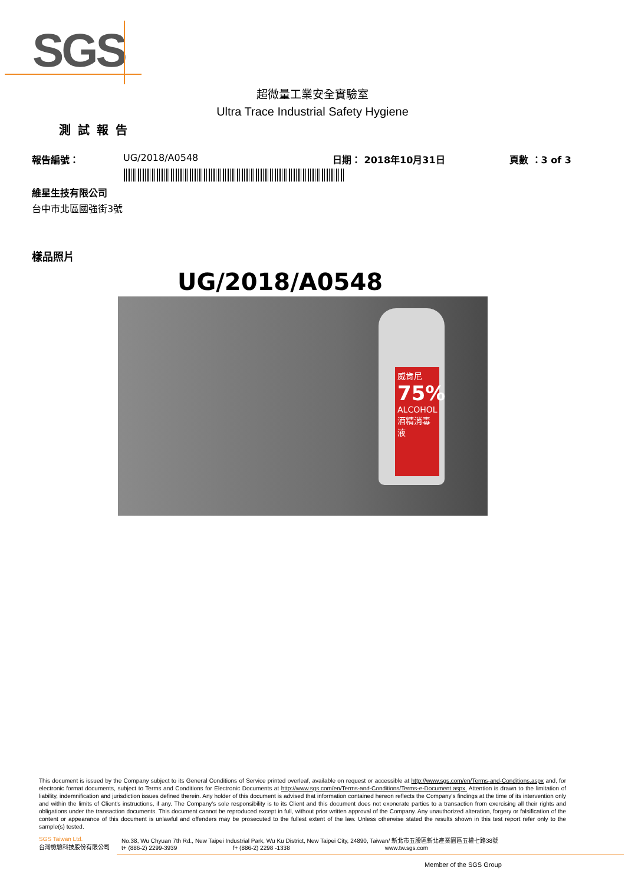SGS
超微量工業安全實驗室
Ultra Trace Industrial Safety Hygiene
測試報告
報告編號： UG/2018/A0548 日期： 2018年10月31日 頁數 ：3 of 3
維星生技有限公司
台中市北區國強街3號
樣品照片
UG/2018/A0548
威肯尼
75%
ALCOHOL
酒精消毒液
This document is issued by the Company subject to its General Conditions of Service printed overleaf, available on request or accessible at http://www.sgs.com/en/Terms-and-Conditions.aspx and, for electronic format documents, subject to Terms and Conditions for Electronic Documents at http://www.sgs.com/en/Terms-and-Conditions/Terms-e-Document.aspx. Attention is drawn to the limitation of liability, indemnification and jurisdiction issues defined therein. Any holder of this document is advised that information contained hereon reflects the Company's findings at the time of its intervention only and within the limits of Client's instructions, if any. The Company's sole responsibility is to its Client and this document does not exonerate parties to a transaction from exercising all their rights and obligations under the transaction documents. This document cannot be reproduced except in full, without prior written approval of the Company. Any unauthorized alteration, forgery or falsification of the content or appearance of this document is unlawful and offenders may be prosecuted to the fullest extent of the law. Unless otherwise stated the results shown in this test report refer only to the sample(s) tested.
SGS Taiwan Ltd.
台灣檢驗科技股份有限公司
No.38, Wu Chyuan 7th Rd., New Taipei Industrial Park, Wu Ku District, New Taipei City, 24890, Taiwan/ 新北市五股區新北產業園區五權七路38號
t+ (886-2) 2299-3939 f+ (886-2) 2298 -1338 www.tw.sgs.com
Member of the SGS Group